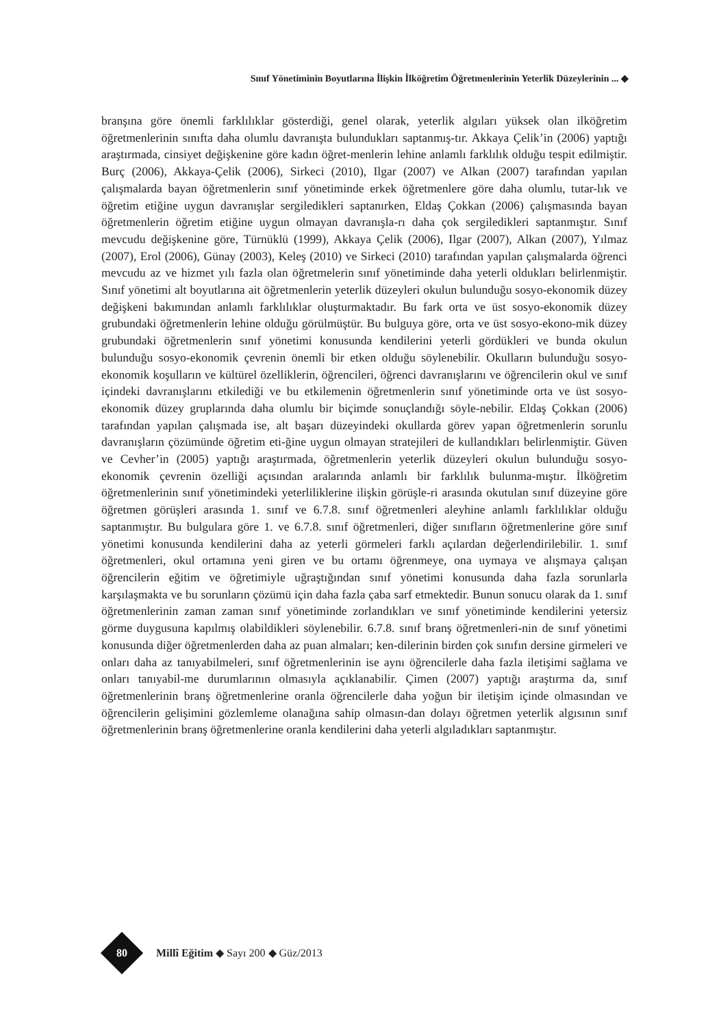Sınıf Yönetiminin Boyutlarına İlişkin İlköğretim Öğretmenlerinin Yeterlik Düzeylerinin ... ◆
branşına göre önemli farklılıklar gösterdiği, genel olarak, yeterlik algıları yüksek olan ilköğretim öğretmenlerinin sınıfta daha olumlu davranışta bulundukları saptanmış-tır. Akkaya Çelik’in (2006) yaptığı araştırmada, cinsiyet değişkenine göre kadın öğret-menlerin lehine anlamlı farklılık olduğu tespit edilmiştir. Burç (2006), Akkaya-Çelik (2006), Sirkeci (2010), Ilgar (2007) ve Alkan (2007) tarafından yapılan çalışmalarda bayan öğretmenlerin sınıf yönetiminde erkek öğretmenlere göre daha olumlu, tutar-lık ve öğretim etiğine uygun davranışlar sergiledikleri saptanırken, Eldaş Çokkan (2006) çalışmasında bayan öğretmenlerin öğretim etiğine uygun olmayan davranışla-rı daha çok sergiledikleri saptanmıştır. Sınıf mevcudu değişkenine göre, Türnüklü (1999), Akkaya Çelik (2006), Ilgar (2007), Alkan (2007), Yılmaz (2007), Erol (2006), Günay (2003), Keleş (2010) ve Sirkeci (2010) tarafından yapılan çalışmalarda öğrenci mevcudu az ve hizmet yılı fazla olan öğretmelerin sınıf yönetiminde daha yeterli oldukları belirlenmiştir. Sınıf yönetimi alt boyutlarına ait öğretmenlerin yeterlik düzeyleri okulun bulunduğu sosyo-ekonomik düzey değişkeni bakımından anlamlı farklılıklar oluşturmaktadır. Bu fark orta ve üst sosyo-ekonomik düzey grubundaki öğretmenlerin lehine olduğu görülmüştür. Bu bulguya göre, orta ve üst sosyo-ekono-mik düzey grubundaki öğretmenlerin sınıf yönetimi konusunda kendilerini yeterli gördükleri ve bunda okulun bulunduğu sosyo-ekonomik çevrenin önemli bir etken olduğu söylenebilir. Okulların bulunduğu sosyo-ekonomik koşulların ve kültürel özelliklerin, öğrencileri, öğrenci davranışlarını ve öğrencilerin okul ve sınıf içindeki davranışlarını etkilediği ve bu etkilemenin öğretmenlerin sınıf yönetiminde orta ve üst sosyo-ekonomik düzey gruplarında daha olumlu bir biçimde sonuçlandığı söyle-nebilir. Eldaş Çokkan (2006) tarafından yapılan çalışmada ise, alt başarı düzeyindeki okullarda görev yapan öğretmenlerin sorunlu davranışların çözümünde öğretim eti-ğine uygun olmayan stratejileri de kullandıkları belirlenmiştir. Güven ve Cevher’in (2005) yaptığı araştırmada, öğretmenlerin yeterlik düzeyleri okulun bulunduğu sosyo-ekonomik çevrenin özelliği açısından aralarında anlamlı bir farklılık bulunma-mıştır. İlköğretim öğretmenlerinin sınıf yönetimindeki yeterliliklerine ilişkin görüşle-ri arasında okutulan sınıf düzeyine göre öğretmen görüşleri arasında 1. sınıf ve 6.7.8. sınıf öğretmenleri aleyhine anlamlı farklılıklar olduğu saptanmıştır. Bu bulgulara göre 1. ve 6.7.8. sınıf öğretmenleri, diğer sınıfların öğretmenlerine göre sınıf yönetimi konusunda kendilerini daha az yeterli görmeleri farklı açılardan değerlendirilebilir. 1. sınıf öğretmenleri, okul ortamına yeni giren ve bu ortamı öğrenmeye, ona uymaya ve alışmaya çalışan öğrencilerin eğitim ve öğretimiyle uğraştığından sınıf yönetimi konusunda daha fazla sorunlarla karşılaşmakta ve bu sorunların çözümü için daha fazla çaba sarf etmektedir. Bunun sonucu olarak da 1. sınıf öğretmenlerinin zaman zaman sınıf yönetiminde zorlandıkları ve sınıf yönetiminde kendilerini yetersiz görme duygusuna kapılmış olabildikleri söylenebilir. 6.7.8. sınıf branş öğretmenleri-nin de sınıf yönetimi konusunda diğer öğretmenlerden daha az puan almaları; ken-dilerinin birden çok sınıfın dersine girmeleri ve onları daha az tanıyabilmeleri, sınıf öğretmenlerinin ise aynı öğrencilerle daha fazla iletişimi sağlama ve onları tanıyabil-me durumlarının olmasıyla açıklanabilir. Çimen (2007) yaptığı araştırma da, sınıf öğretmenlerinin branş öğretmenlerine oranla öğrencilerle daha yoğun bir iletişim içinde olmasından ve öğrencilerin gelişimini gözlemleme olanağına sahip olmasın-dan dolayı öğretmen yeterlik algısının sınıf öğretmenlerinin branş öğretmenlerine oranla kendilerini daha yeterli algıladıkları saptanmıştır.
80 Millî Eğitim ◆ Sayı 200 ◆ Güz/2013